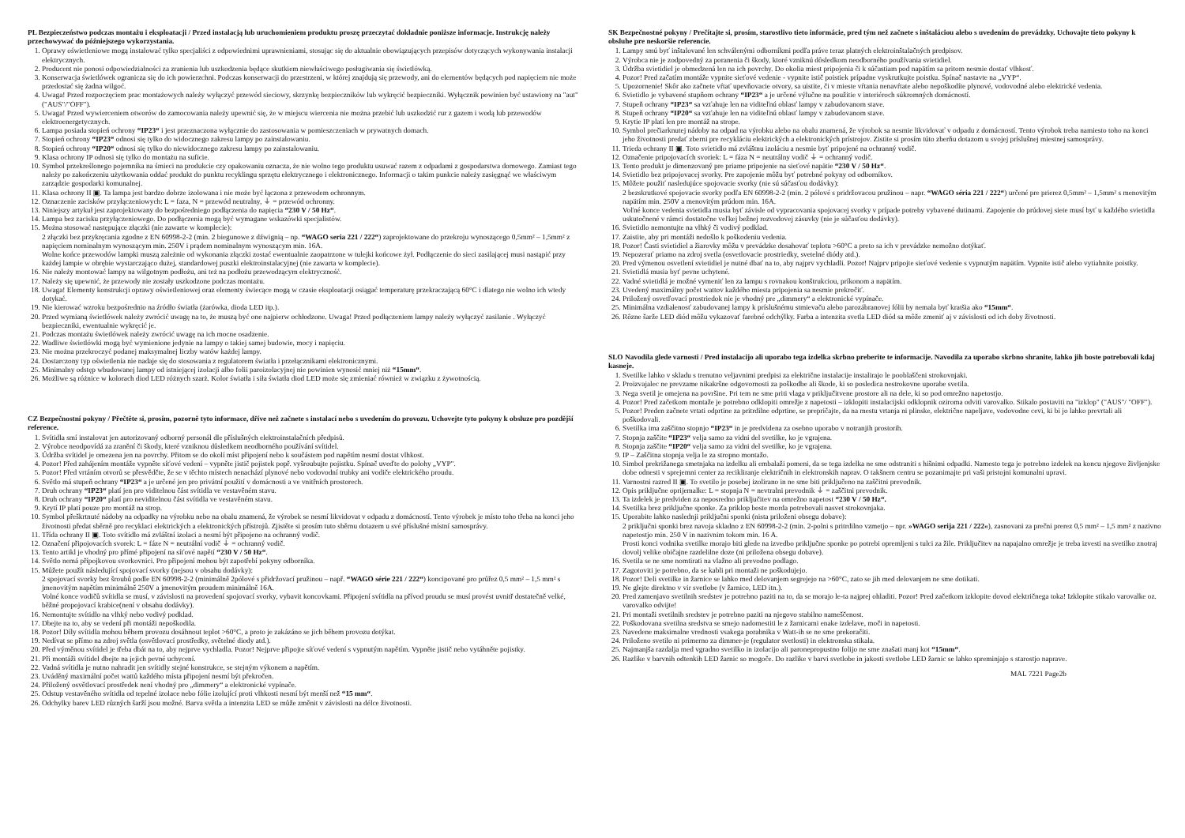PL Bezpieczeństwo podczas montażu i eksploatacji / Przed instalacją lub uruchomieniem produktu proszę przeczytać dokładnie poniższe informacje. Instrukcję należy przechowywać do późniejszego wykorzystania.
1. Oprawy oświetleniowe mogą instalować tylko specjaliści z odpowiednimi uprawnieniami, stosując się do aktualnie obowiązujących przepisów dotyczących wykonywania instalacji elektrycznych.
2. Producent nie ponosi odpowiedzialności za zranienia lub uszkodzenia będące skutkiem niewłaściwego posługiwania się świetlówką.
3. Konserwacja świetlówek ogranicza się do ich powierzchni. Podczas konserwacji do przestrzeni, w której znajdują się przewody, ani do elementów będących pod napięciem nie może przedostać się żadna wilgoć.
4. Uwaga! Przed rozpoczęciem prac montażowych należy wyłączyć przewód sieciowy, skrzynkę bezpieczników lub wykręcić bezpieczniki. Wyłącznik powinien być ustawiony na "aut" ("AUS"/"OFF").
5. Uwaga! Przed wywierceniem otworów do zamocowania należy upewnić się, że w miejscu wiercenia nie można przebić lub uszkodzić rur z gazem i wodą lub przewodów elektroenergetycznych.
6. Lampa posiada stopień ochrony “IP23“ i jest przeznaczona wyłącznie do zastosowania w pomieszczeniach w prywatnych domach.
7. Stopień ochrony “IP23“ odnosi się tylko do widocznego zakresu lampy po zainstalowaniu.
8. Stopień ochrony “IP20“ odnosi się tylko do niewidocznego zakresu lampy po zainstalowaniu.
9. Klasa ochrony IP odnosi się tylko do montażu na suficie.
10. Symbol przekreślonego pojemnika na śmieci na produkcie czy opakowaniu oznacza, że nie wolno tego produktu usuwać razem z odpadami z gospodarstwa domowego. Zamiast tego należy po zakończeniu użytkowania oddać produkt do punktu recyklingu sprzętu elektrycznego i elektronicznego. Informacji o takim punkcie należy zasięgnąć we właściwym zarządzie gospodarki komunalnej.
11. Klasa ochrony II ▣. Ta lampa jest bardzo dobrze izolowana i nie może być łączona z przewodem ochronnym.
12. Oznaczenie zacisków przyłączeniowych: L = faza, N = przewód neutralny, ⏚ = przewód ochronny.
13. Niniejszy artykuł jest zaprojektowany do bezpośredniego podłączenia do napięcia “230 V / 50 Hz“.
14. Lampa bez zacisku przyłączeniowego. Do podłączenia mogą być wymagane wskazówki specjalistów.
15. Można stosować następujące złączki (nie zawarte w komplecie):
2 złączki bez przykręcania zgodne z EN 60998-2-2 (min. 2 biegunowe z dźwignią – np. “WAGO seria 221 / 222“) zaprojektowane do przekroju wynoszącego 0,5mm² – 1,5mm² z napięciem nominalnym wynoszącym min. 250V i prądem nominalnym wynoszącym min. 16A.
Wolne końce przewodów lampki muszą zależnie od wykonania złączki zostać ewentualnie zaopatrzone w tulejki końcowe żył. Podłączenie do sieci zasilającej musi nastąpić przy każdej lampie w obrębie wystarczająco dużej, standardowej puszki elektroinstalacyjnej (nie zawarta w komplecie).
16. Nie należy montować lampy na wilgotnym podłożu, ani też na podłożu przewodzącym elektryczność.
17. Należy się upewnić, że przewody nie zostały uszkodzone podczas montażu.
18. Uwaga! Elementy konstrukcji oprawy oświetleniowej oraz elementy świecące mogą w czasie eksploatacji osiągać temperaturę przekraczającą 60°C i dlatego nie wolno ich wtedy dotykać.
19. Nie kierować wzroku bezpośrednio na źródło światła (żarówka, dioda LED itp.).
20. Przed wymianą świetlówek należy zwrócić uwagę na to, że muszą być one najpierw ochłodzone. Uwaga! Przed podłączeniem lampy należy wyłączyć zasilanie . Wyłączyć bezpieczniki, ewentualnie wykręcić je.
21. Podczas montażu świetlówek należy zwrócić uwagę na ich mocne osadzenie.
22. Wadliwe świetlówki mogą być wymienione jedynie na lampy o takiej samej budowie, mocy i napięciu.
23. Nie można przekroczyć podanej maksymalnej liczby watów każdej lampy.
24. Dostarczony typ oświetlenia nie nadaje się do stosowania z regulatorem światła i przełącznikami elektronicznymi.
25. Minimalny odstęp wbudowanej lampy od istniejącej izolacji albo folii paroizolacyjnej nie powinien wynosić mniej niż “15mm“.
26. Możliwe są różnice w kolorach diod LED różnych szarż. Kolor światła i siła światła diod LED może się zmieniać również w związku z żywotnością.
CZ Bezpečnostní pokyny / Přečtěte si, prosím, pozorně tyto informace, dříve než začnete s instalací nebo s uvedením do provozu. Uchovejte tyto pokyny k obsluze pro pozdější reference.
1. Svítidla smí instalovat jen autorizovaný odborný personál dle příslušných elektroinstalačních předpisů.
2. Výrobce neodpovídá za zranění či škody, které vzniknou důsledkem neodborného používání svítidel.
3. Údržba svítidel je omezena jen na povrchy. Přitom se do okolí míst připojení nebo k součástem pod napětím nesmí dostat vlhkost.
4. Pozor! Před zahájením montáže vypněte síťové vedení – vypněte jistič pojistek popř. vyšroubujte pojistku. Spínač uveďte do polohy „VYP".
5. Pozor! Před vrtáním otvorů se přesvědčte, že se v těchto místech nenachází plynové nebo vodovodní trubky ani vodiče elektrického proudu.
6. Světlo má stupeň ochrany “IP23“ a je určené jen pro privátní použití v domácnosti a ve vnitřních prostorech.
7. Druh ochrany “IP23“ platí jen pro viditelnou část svítidla ve vestavěném stavu.
8. Druh ochrany “IP20“ platí pro neviditelnou část svítidla ve vestavěném stavu.
9. Krytí IP platí pouze pro montáž na strop.
10. Symbol přeškrtnuté nádoby na odpadky na výrobku nebo na obalu znamená, že výrobek se nesmí likvidovat v odpadu z domácností. Tento výrobek je místo toho třeba na konci jeho životnosti předat sběrně pro recyklaci elektrických a elektronických přístrojů. Zjistěte si prosím tuto sběrnu dotazem u své příslušné místní samosprávy.
11. Třída ochrany II ▣. Toto svítidlo má zvláštní izolaci a nesmí být připojeno na ochranný vodič.
12. Označení připojovacích svorek: L = fáze N = neutrální vodič ⏚ = ochranný vodič.
13. Tento artikl je vhodný pro přímé připojení na síťové napětí “230 V / 50 Hz“.
14. Světlo nemá přípojkovou svorkovnici. Pro připojení mohou být zapotřebí pokyny odborníka.
15. Můžete použít následující spojovací svorky (nejsou v obsahu dodávky):
2 spojovací svorky bez šroubů podle EN 60998-2-2 (minimálně 2pólové s přidržovací pružinou – např. “WAGO série 221 / 222“) koncipované pro průřez 0,5 mm² – 1,5 mm² s jmenovitým napětím minimálně 250V a jmenovitým proudem minimálně 16A.
Volné konce vodičů svítidla se musí, v závislosti na provedení spojovací svorky, vybavit koncovkami. Připojení svítidla na přívod proudu se musí provést uvnitř dostatečně velké, běžné propojovací krabice(není v obsahu dodávky).
16. Nemontujte svítidlo na vlhký nebo vodivý podklad.
17. Dbejte na to, aby se vedení při montáži nepoškodila.
18. Pozor! Díly svítidla mohou během provozu dosáhnout teplot >60°C, a proto je zakázáno se jich během provozu dotýkat.
19. Nedívat se přímo na zdroj světla (osvětlovací prostředky, světelné diody atd.).
20. Před výměnou svítidel je třeba dbát na to, aby nejprve vychladla. Pozor! Nejprve připojte síťové vedení s vypnutým napětím. Vypněte jistič nebo vytáhněte pojistky.
21. Při montáži svítidel dbejte na jejich pevné uchycení.
22. Vadná svítidla je nutno nahradit jen svítidly stejné konstrukce, se stejným výkonem a napětím.
23. Uváděný maximální počet wattů každého místa připojení nesmí být překročen.
24. Přiložený osvětlovací prostředek není vhodný pro „dimmery“ a elektronické vypínače.
25. Odstup vestavěného svítidla od tepelné izolace nebo fólie izolující proti vlhkosti nesmí být menší než “15 mm“.
26. Odchylky barev LED různých šarží jsou možné. Barva světla a intenzita LED se může změnit v závislosti na délce životnosti.
SK Bezpečnostné pokyny / Prečítajte si, prosím, starostlivo tieto informácie, pred tým než začnete s inštaláciou alebo s uvedením do prevádzky. Uchovajte tieto pokyny k obsluhe pre neskoršie referencie.
1. Lampy smú byť inštalované len schválenými odborníkmi podľa práve teraz platných elektroinštalačných predpisov.
2. Výrobca nie je zodpovedný za poranenia či škody, ktoré vzniknú dôsledkom neodborného používania svietidiel.
3. Údržba svietidiel je obmedzená len na ich povrchy. Do okolia miest pripojenia či k súčastiam pod napätím sa pritom nesmie dostať vlhkosť.
4. Pozor! Pred začatím montáže vypnite sieťové vedenie - vypnite istič poistiek prípadne vyskrutkujte poistku. Spínač nastavte na „VYP“.
5. Upozornenie! Skôr ako začnete vŕtať upevňovacie otvory, sa uistite, či v mieste vŕtania nenavŕtate alebo nepoškodíte plynové, vodovodné alebo elektrické vedenia.
6. Svietidlo je vybavené stupňom ochrany “IP23“ a je určené výlučne na použitie v interiéroch súkromných domácností.
7. Stupeň ochrany “IP23“ sa vzťahuje len na viditeľnú oblasť lampy v zabudovanom stave.
8. Stupeň ochrany “IP20“ sa vzťahuje len na viditeľnú oblasť lampy v zabudovanom stave.
9. Krytie IP platí len pre montáž na strope.
10. Symbol prečiarknutej nádoby na odpad na výrobku alebo na obalu znamená, že výrobok sa nesmie likvidovať v odpadu z domácností. Tento výrobok treba namiesto toho na konci jeho životnosti predať zberni pre recykláciu elektrických a elektronických prístrojov. Zistite si prosím túto zberňu dotazom u svojej príslušnej miestnej samosprávy.
11. Trieda ochrany II ▣. Toto svietidlo má zvláštnu izoláciu a nesmie byť pripojené na ochranný vodič.
12. Označenie pripojovacích svoriek: L = fáza N = neutrálny vodič ⏚ = ochranný vodič.
13. Tento produkt je dimenzovaný pre priame pripojenie na sieťové napätie “230 V / 50 Hz“.
14. Svietidlo bez pripojovacej svorky. Pre zapojenie môžu byť potrebné pokyny od odborníkov.
15. Môžete použiť nasledujúce spojovacie svorky (nie sú súčasťou dodávky):
2 bezskrutkové spojovacie svorky podľa EN 60998-2-2 (min. 2 pólové s pridržovacou pružinou – napr. “WAGO séria 221 / 222“) určené pre prierez 0,5mm² – 1,5mm² s menovitým napätím min. 250V a menovitým prúdom min. 16A.
Voľné konce vedenia svietidla musia byť závisle od vypracovania spojovacej svorky v prípade potreby vybavené dutinami. Zapojenie do prúdovej siete musí byť u každého svietidla uskutočnené v rámci dostatočne veľkej bežnej rozvodovej zásuvky (nie je súčasťou dodávky).
16. Svietidlo nemontujte na vlhký či vodivý podklad.
17. Zaistite, aby pri montáži nedošlo k poškodeniu vedenia.
18. Pozor! Časti svietidiel a žiarovky môžu v prevádzke dosahovať teplotu >60°C a preto sa ich v prevádzke nemožno dotýkať.
19. Nepozerať priamo na zdroj svetla (osvetlovacie prostriedky, svetelné diódy atd.).
20. Pred výmenou osvetlení svietidiel je nutné dbať na to, aby najprv vychladli. Pozor! Najprv pripojte sieťové vedenie s vypnutým napätím. Vypnite istič alebo vytiahnite poistky.
21. Svietidlá musia byť pevne uchytené.
22. Vadné svietidlá je možné vymeniť len za lampu s rovnakou konštrukciou, príkonom a napätím.
23. Uvedený maximálny počet wattov každého miesta pripojenia sa nesmie prekročiť.
24. Priložený osvetľovací prostriedok nie je vhodný pre „dimmery“ a elektronické vypínače.
25. Minimálna vzdialenosť zabudovanej lampy k príslušnému stmievaču alebo parozábranovej fólii by nemala byť kratšia ako “15mm“.
26. Rôzne šarže LED diód môžu vykazovať farebné odchýlky. Farba a intenzita svetla LED diód sa môže zmeniť aj v závislosti od ich doby životnosti.
SLO Navodila glede varnosti / Pred instalacijo ali uporabo tega izdelka skrbno preberite te informacije. Navodila za uporabo skrbno shranite, lahko jih boste potrebovali kdaj kasneje.
1. Svetilke lahko v skladu s trenutno veljavnimi predpisi za električne instalacije instalirajo le pooblaščeni strokovnjaki.
2. Proizvajalec ne prevzame nikakršne odgovornosti za poškodbe ali škode, ki so posledica nestrokovne uporabe svetila.
3. Nega svetil je omejena na površine. Pri tem ne sme priti vlaga v priključitvene prostore ali na dele, ki so pod omrežno napetostjo.
4. Pozor! Pred začetkom montaže je potrebno odklopiti omrežje z napetosti – izklopiti instalacijski odklopnik oziroma odviti varovalko. Stikalo postaviti na "izklop" ("AUS"/ "OFF").
5. Pozor! Preden začnete vrtati odprtine za pritrdilne odprtine, se prepričajte, da na mestu vrtanja ni plinske, električne napeljave, vodovodne cevi, ki bi jo lahko prevrtali ali poškodovali.
6. Svetilka ima zaščitno stopnjo “IP23“ in je predvidena za osebno uporabo v notranjih prostorih.
7. Stopnja zaščite “IP23“ velja samo za vidni del svetilke, ko je vgrajena.
8. Stopnja zaščite “IP20“ velja samo za vidni del svetilke, ko je vgrajena.
9. IP – Zaščitna stopnja velja le za stropno montažo.
10. Simbol prekrižanega smetnjaka na izdelku ali embalaži pomeni, da se tega izdelka ne sme odstraniti s hišnimi odpadki. Namesto tega je potrebno izdelek na koncu njegove življenjske dobe odnesti v sprejemni center za recikliranje električnih in elektronskih naprav. O takšnem centru se pozanimajte pri vaši pristojni komunalni upravi.
11. Varnostni razred II ▣. To svetilo je posebej izolirano in ne sme biti priključeno na zaščitni prevodnik.
12. Opis priključne oprijemalke: L = stopnja N = nevtralni prevodnik ⏚ = zaščitni prevodnik.
13. Ta izdelek je predviden za neposredno priključitev na omrežno napetost “230 V / 50 Hz“.
14. Svetilka brez priključne sponke. Za priklop boste morda potrebovali nasvet strokovnjaka.
15. Uporabite lahko naslednji priključni sponki (nista priloženi obsegu dobave):
2 priključni sponki brez navoja skladno z EN 60998-2-2 (min. 2-polni s pritrdilno vzmetjo – npr. »WAGO serija 221 / 222«), zasnovani za prečni prerez 0,5 mm² – 1,5 mm² z nazivno napetostjo min. 250 V in nazivnim tokom min. 16 A.
Prosti konci vodnika svetilke morajo biti glede na izvedbo priključne sponke po potrebi opremljeni s tulci za žile. Priključitev na napajalno omrežje je treba izvesti na svetilko znotraj dovolj velike običajne razdelilne doze (ni priložena obsegu dobave).
16. Svetila se ne sme nomtirati na vlažno ali prevodno podlago.
17. Zagotoviti je potrebno, da se kabli pri montaži ne poškodujejo.
18. Pozor! Deli svetilke in žarnice se lahko med delovanjem segrejejo na >60°C, zato se jih med delovanjem ne sme dotikati.
19. Ne glejte direktno v vir svetlobe (v žarnico, LED itn.).
20. Pred zamenjavo svetilnih sredstev je potrebno paziti na to, da se morajo le-ta najprej ohladiti. Pozor! Pred začetkom izklopite dovod električnega toka! Izklopite stikalo varovalke oz. varovalko odvijte!
21. Pri montaži svetilnih sredstev je potrebno paziti na njegovo stabilno nameščenost.
22. Poškodovana svetilna sredstva se smejo nadomestiti le z žarnicami enake izdelave, moči in napetosti.
23. Navedene maksimalne vrednosti vsakega porabnika v Watt-ih se ne sme prekoračiti.
24. Priloženo svetilo ni primerno za dimmer-je (regulator svetlosti) in elektronska stikala.
25. Najmanjša razdalja med vgradno svetilko in izolacijo ali paronepropustno folijo ne sme znašati manj kot “15mm“.
26. Razlike v barvnih odtenkih LED žarnic so mogoče. Do razlike v barvi svetlobe in jakosti svetlobe LED žarnic se lahko spreminjajo s starostjo naprave.
MAL 7221 Page2b